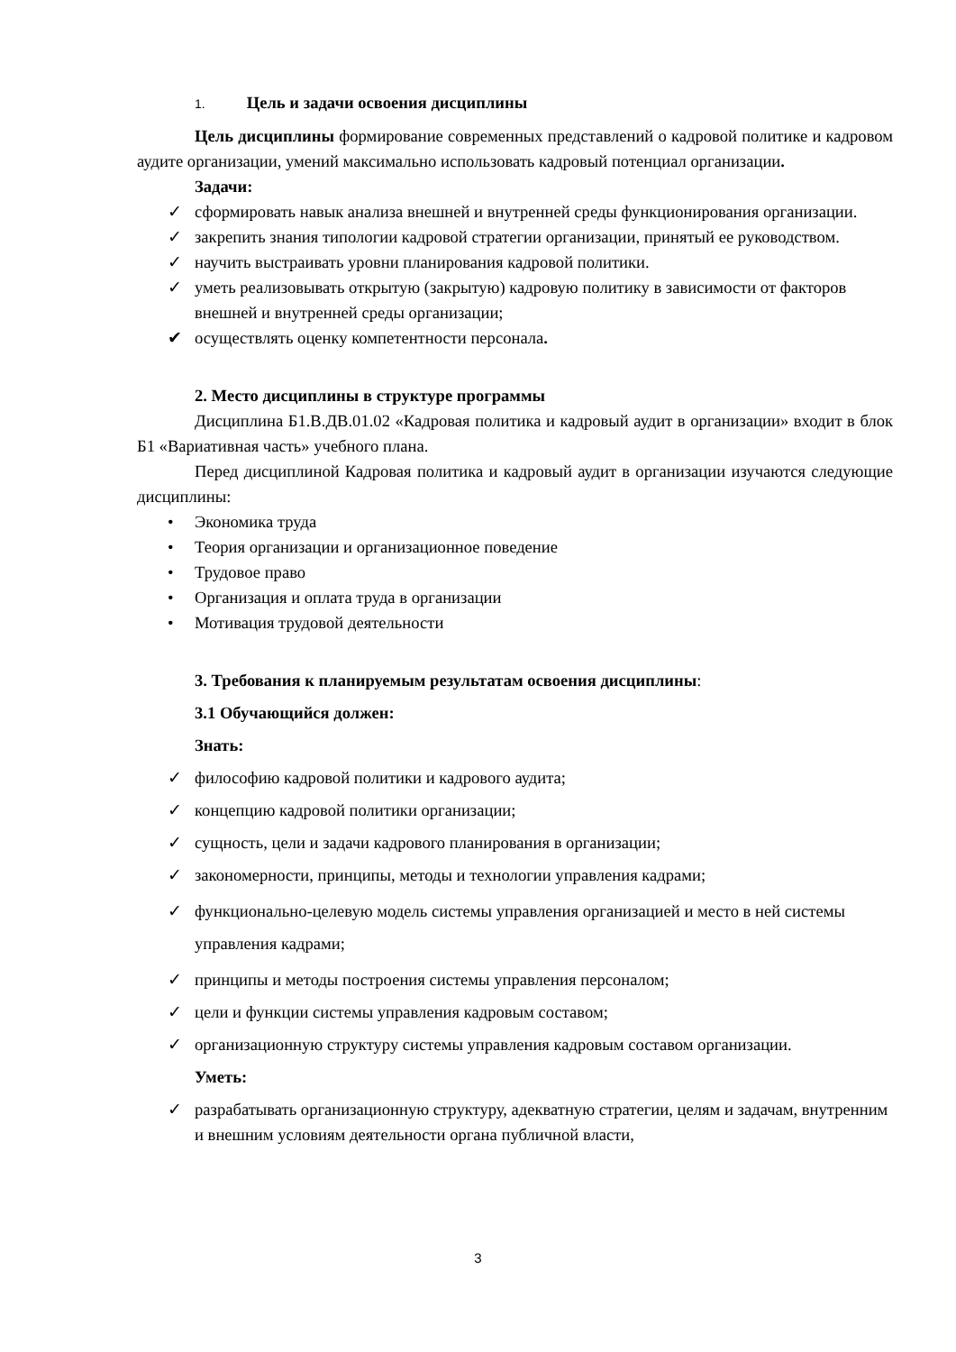1. Цель и задачи освоения дисциплины
Цель дисциплины формирование современных представлений о кадровой политике и кадровом аудите организации, умений максимально использовать кадровый потенциал организации.
Задачи:
✓ сформировать навык анализа внешней и внутренней среды функционирования организации.
✓ закрепить знания типологии кадровой стратегии организации, принятый ее руководством.
✓ научить выстраивать уровни планирования кадровой политики.
✓ уметь реализовывать открытую (закрытую) кадровую политику в зависимости от факторов внешней и внутренней среды организации;
✔ осуществлять оценку компетентности персонала.
2. Место дисциплины в структуре программы
Дисциплина Б1.В.ДВ.01.02 «Кадровая политика и кадровый аудит в организации» входит в блок Б1 «Вариативная часть» учебного плана.
Перед дисциплиной Кадровая политика и кадровый аудит в организации изучаются следующие дисциплины:
• Экономика труда
• Теория организации и организационное поведение
• Трудовое право
• Организация и оплата труда в организации
• Мотивация трудовой деятельности
3. Требования к планируемым результатам освоения дисциплины:
3.1 Обучающийся должен:
Знать:
✓ философию кадровой политики и кадрового аудита;
✓ концепцию кадровой политики организации;
✓ сущность, цели и задачи кадрового планирования в организации;
✓ закономерности, принципы, методы и технологии управления кадрами;
✓ функционально-целевую модель системы управления организацией и место в ней системы управления кадрами;
✓ принципы и методы построения системы управления персоналом;
✓ цели и функции системы управления кадровым составом;
✓ организационную структуру системы управления кадровым составом организации.
Уметь:
✓ разрабатывать организационную структуру, адекватную стратегии, целям и задачам, внутренним и внешним условиям деятельности органа публичной власти,
3